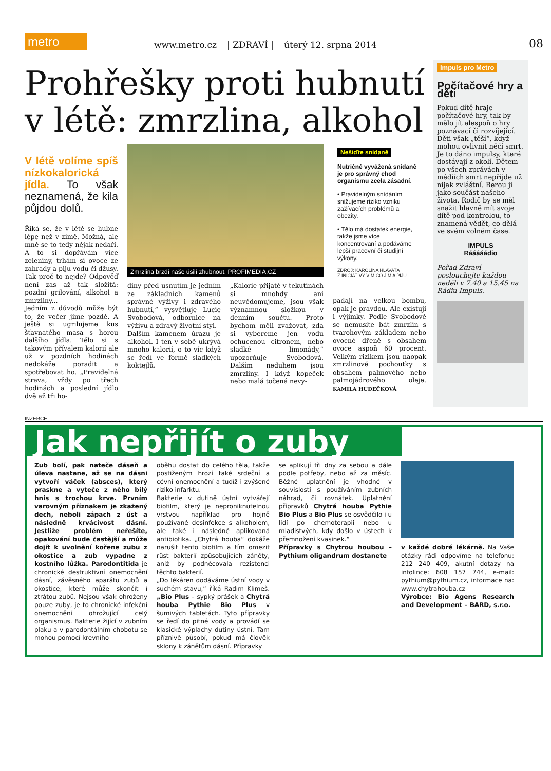metro
www.metro.cz | ZDRAVÍ | úterý 12. srpna 2014 08
Prohřešky proti hubnutí v létě: zmrzlina, alkohol
V létě volíme spíš nízkokalorická jídla. To však neznamená, že kila půjdou dolů.
Říká se, že v létě se hubne lépe než v zimě. Možná, ale mně se to tedy nějak nedaří. A to si dopřávám více zeleniny, trhám si ovoce ze zahrady a piju vodu či džusy. Tak proč to nejde? Odpověď není zas až tak složitá: pozdní grilování, alkohol a zmrzliny...
Jedním z důvodů může být to, že večer jíme pozdě. A ještě si ugrilujeme kus šťavnatého masa s horou dalšího jídla. Tělo si s takovým přívalem kalorií ale už v pozdních hodinách nedokáže poradit a spotřebovat ho. „Pravidelná strava, vždy po třech hodinách a poslední jídlo dvě až tři ho-
Zmrzlina brzdí naše úsilí zhubnout. PROFIMEDIA.CZ
diny před usnutím je jedním ze základních kamenů správné výživy i zdravého hubnutí,“ vysvětluje Lucie Svobodová, odbornice na výživu a zdravý životní styl.
Dalším kamenem úrazu je alkohol. I ten v sobě ukrývá mnoho kalorií, o to víc když se ředí ve formě sladkých koktejlů.
„Kalorie přijaté v tekutinách si mnohdy ani neuvědomujeme, jsou však významnou složkou v denním součtu. Proto bychom měli zvažovat, zda si vybereme jen vodu ochucenou citronem, nebo sladké limonády,“ upozorňuje Svobodová. Dalším nedu­hem jsou zmrzliny. I když kopeček nebo malá točená nevy-
Nešiďte snídaně
Nutričně vyvážená snídaně je pro správný chod organismu zcela zásadní.
• Pravidelným snídáním snižujeme riziko vzniku zažívacích problémů a obezity.
• Tělo má dostatek energie, takže jsme více koncentrovaní a podáváme lepší pracovní či studijní výkony.
ZDROJ: KAROLÍNA HLAVATÁ
Z INICIATIVY VÍM CO JÍM A PIJU
padají na velkou bombu, opak je pravdou. Ale existují i výjimky. Podle Svobodové se nemusíte bát zmrzlin s tvarohovým základem nebo ovocné dřeně s obsahem ovoce aspoň 60 procent. Velkým rizikem jsou naopak zmrzlinové pochoutky s obsahem palmového nebo palmojádrového oleje. KAMILA HUDEČKOVÁ
Impuls pro Metro
Počítačové hry a děti
Pokud dítě hraje počítačové hry, tak by mělo jít alespoň o hry poznávací či rozvíjející. Děti však „těší“, když mohou ovlivnit něčí smrt. Je to dáno impulsy, které dostávají z okolí. Dětem po všech zprávách v médiích smrt nepřijde už nijak zvláštní. Berou ji jako součást našeho života. Rodič by se měl snažit hlavně mít svoje dítě pod kontrolou, to znamená vědět, co dělá ve svém volném čase.
IMPULS
Rááááádio
Pořad Zdraví poslouchejte každou neděli v 7.40 a 15.45 na Rádiu Impuls.
INZERCE
Jak nepřijít o zuby
Zub bolí, pak nateče dáseň a úleva nastane, až se na dásni vytvoří váček (absces), který praskne a vyteče z něho bílý hnis s trochou krve. Prvním varovným příznakem je zkažený dech, neboli zápach z úst a následně krvácivost dásní. Jestliže problém neřešíte, opakování bude častější a může dojít k uvolnění kořene zubu z okostice a zub vypadne z kostního lůžka. Parodontitida je chronické destruktivní onemocnění dásní, závěsného aparátu zubů a okostice, které může skončit i ztrátou zubů. Nejsou však ohroženy pouze zuby, je to chronické infekční onemocnění ohrožující celý organismus. Bakterie žijící v zubním plaku a v parodontálním chobotu se mohou pomocí krevního
oběhu dostat do celého těla, takže postiženým hrozí také srdeční a cévní onemocnění a tudíž i zvýšené riziko infarktu.
Bakterie v dutině ústní vytvářejí biofilm, který je neproniknutelnou vrstvou například pro hojně používané desinfekce s alkoholem, ale také i následně aplikovaná antibiotika. „Chytrá houba“ dokáže narušit tento biofilm a tím omezit růst bakterií způsobujících záněty, aniž by podněcovala rezistenci těchto bakterií.
„Do lékáren dodáváme ústní vody v suchém stavu,“ říká Radim Klimeš. „Bio Plus – sypký prášek a Chytrá houba Pythie Bio Plus v šumivých tabletách. Tyto přípravky se ředí do pitné vody a provádí se klasické výplachy dutiny ústní. Tam příznivě působí, pokud má člověk sklony k zánětům dásní. Přípravky
se aplikují tři dny za sebou a dále podle potřeby, nebo až za měsíc. Běžné uplatnění je vhodné v souvislosti s používáním zubních náhrad, či rovnátek. Uplatnění přípravků Chytrá houba Pythie Bio Plus a Bio Plus se osvědčilo i u lidí po chemoterapii nebo u mladistvých, kdy došlo v ústech k přemnožení kvasinek.“
Přípravky s Chytrou houbou – Pythium oligandrum dostanete
v každé dobré lékárně. Na Vaše otázky rádi odpovíme na telefonu: 212 240 409, akutní dotazy na infolince: 608 157 744, e-mail: pythium@pythium.cz, informace na: www.chytrahouba.cz
Výrobce: Bio Agens Research and Development – BARD, s.r.o.